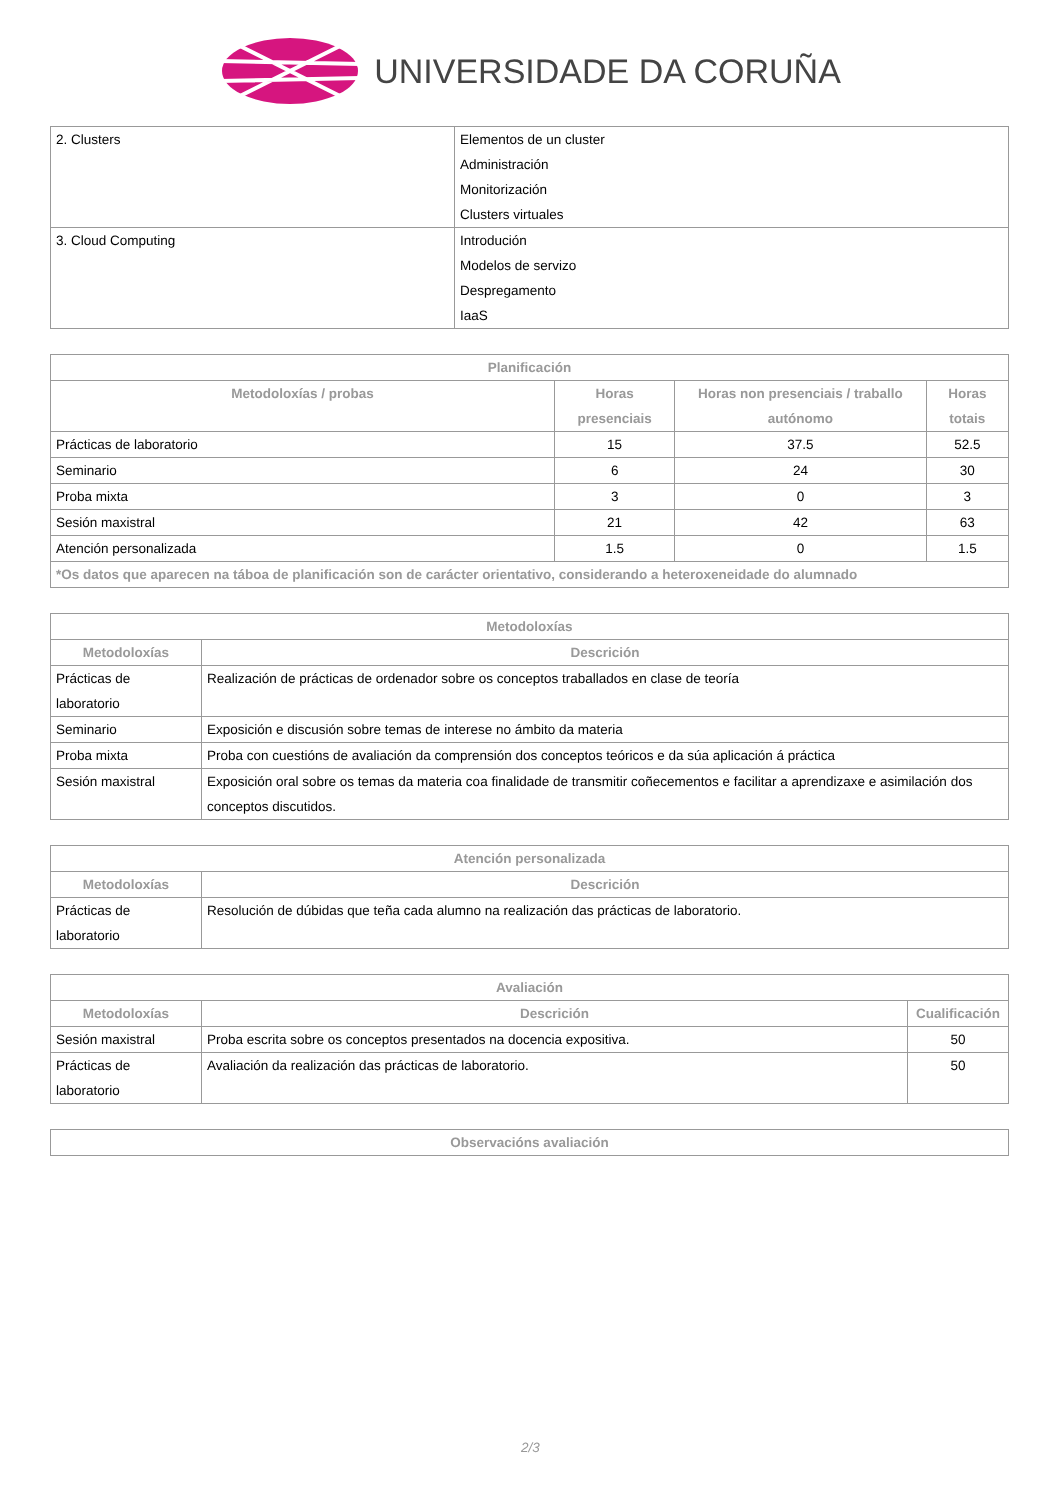UNIVERSIDADE DA CORUÑA
| 2. Clusters | Elementos de un cluster Administración Monitorización Clusters virtuales |
| 3. Cloud Computing | Introdución Modelos de servizo Despregamento IaaS |
| Planificación | | | |
| --- | --- | --- | --- |
| Metodoloxías / probas | Horas presenciais | Horas non presenciais / traballo autónomo | Horas totais |
| Prácticas de laboratorio | 15 | 37.5 | 52.5 |
| Seminario | 6 | 24 | 30 |
| Proba mixta | 3 | 0 | 3 |
| Sesión maxistral | 21 | 42 | 63 |
| Atención personalizada | 1.5 | 0 | 1.5 |
| *Os datos que aparecen na táboa de planificación son de carácter orientativo, considerando a heteroxeneidade do alumnado | | | |
| Metodoloxías | |
| --- | --- |
| Metodoloxías | Descrición |
| Prácticas de laboratorio | Realización de prácticas de ordenador sobre os conceptos traballados en clase de teoría |
| Seminario | Exposición e discusión sobre temas de interese no ámbito da materia |
| Proba mixta | Proba con cuestións de avaliación da comprensión dos conceptos teóricos e da súa aplicación á práctica |
| Sesión maxistral | Exposición oral sobre os temas da materia coa finalidade de transmitir coñecementos e facilitar a aprendizaxe e asimilación dos conceptos discutidos. |
| Atención personalizada | |
| --- | --- |
| Metodoloxías | Descrición |
| Prácticas de laboratorio | Resolución de dúbidas que teña cada alumno na realización das prácticas de laboratorio. |
| Avaliación | | |
| --- | --- | --- |
| Metodoloxías | Descrición | Cualificación |
| Sesión maxistral | Proba escrita sobre os conceptos presentados na docencia expositiva. | 50 |
| Prácticas de laboratorio | Avaliación da realización das prácticas de laboratorio. | 50 |
| Observacións avaliación |
| --- |
2/3